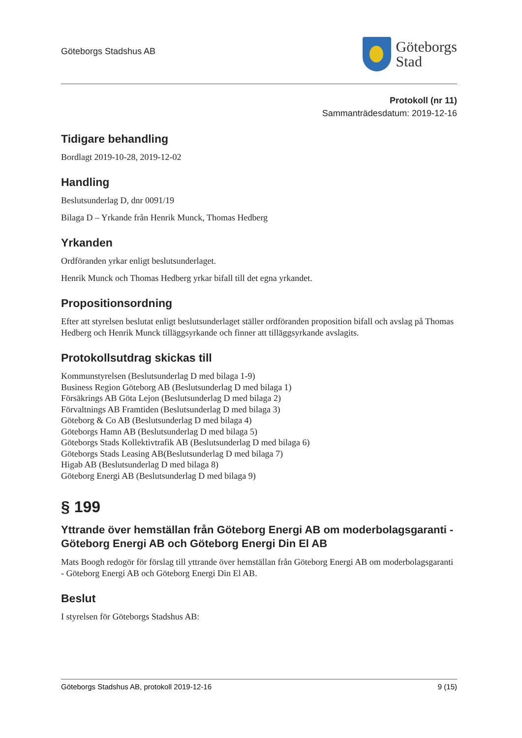Göteborgs Stadshus AB
Göteborgs
Stad
Protokoll (nr 11)
Sammanträdesdatum: 2019-12-16
Tidigare behandling
Bordlagt 2019-10-28, 2019-12-02
Handling
Beslutsunderlag D, dnr 0091/19
Bilaga D – Yrkande från Henrik Munck, Thomas Hedberg
Yrkanden
Ordföranden yrkar enligt beslutsunderlaget.
Henrik Munck och Thomas Hedberg yrkar bifall till det egna yrkandet.
Propositionsordning
Efter att styrelsen beslutat enligt beslutsunderlaget ställer ordföranden proposition bifall och avslag på Thomas Hedberg och Henrik Munck tilläggsyrkande och finner att tilläggsyrkande avslagits.
Protokollsutdrag skickas till
Kommunstyrelsen (Beslutsunderlag D med bilaga 1-9)
Business Region Göteborg AB (Beslutsunderlag D med bilaga 1)
Försäkrings AB Göta Lejon (Beslutsunderlag D med bilaga 2)
Förvaltnings AB Framtiden (Beslutsunderlag D med bilaga 3)
Göteborg & Co AB (Beslutsunderlag D med bilaga 4)
Göteborgs Hamn AB (Beslutsunderlag D med bilaga 5)
Göteborgs Stads Kollektivtrafik AB (Beslutsunderlag D med bilaga 6)
Göteborgs Stads Leasing AB(Beslutsunderlag D med bilaga 7)
Higab AB (Beslutsunderlag D med bilaga 8)
Göteborg Energi AB (Beslutsunderlag D med bilaga 9)
§ 199
Yttrande över hemställan från Göteborg Energi AB om moderbolagsgaranti - Göteborg Energi AB och Göteborg Energi Din El AB
Mats Boogh redogör för förslag till yttrande över hemställan från Göteborg Energi AB om moderbolagsgaranti - Göteborg Energi AB och Göteborg Energi Din El AB.
Beslut
I styrelsen för Göteborgs Stadshus AB:
Göteborgs Stadshus AB, protokoll 2019-12-16 9 (15)